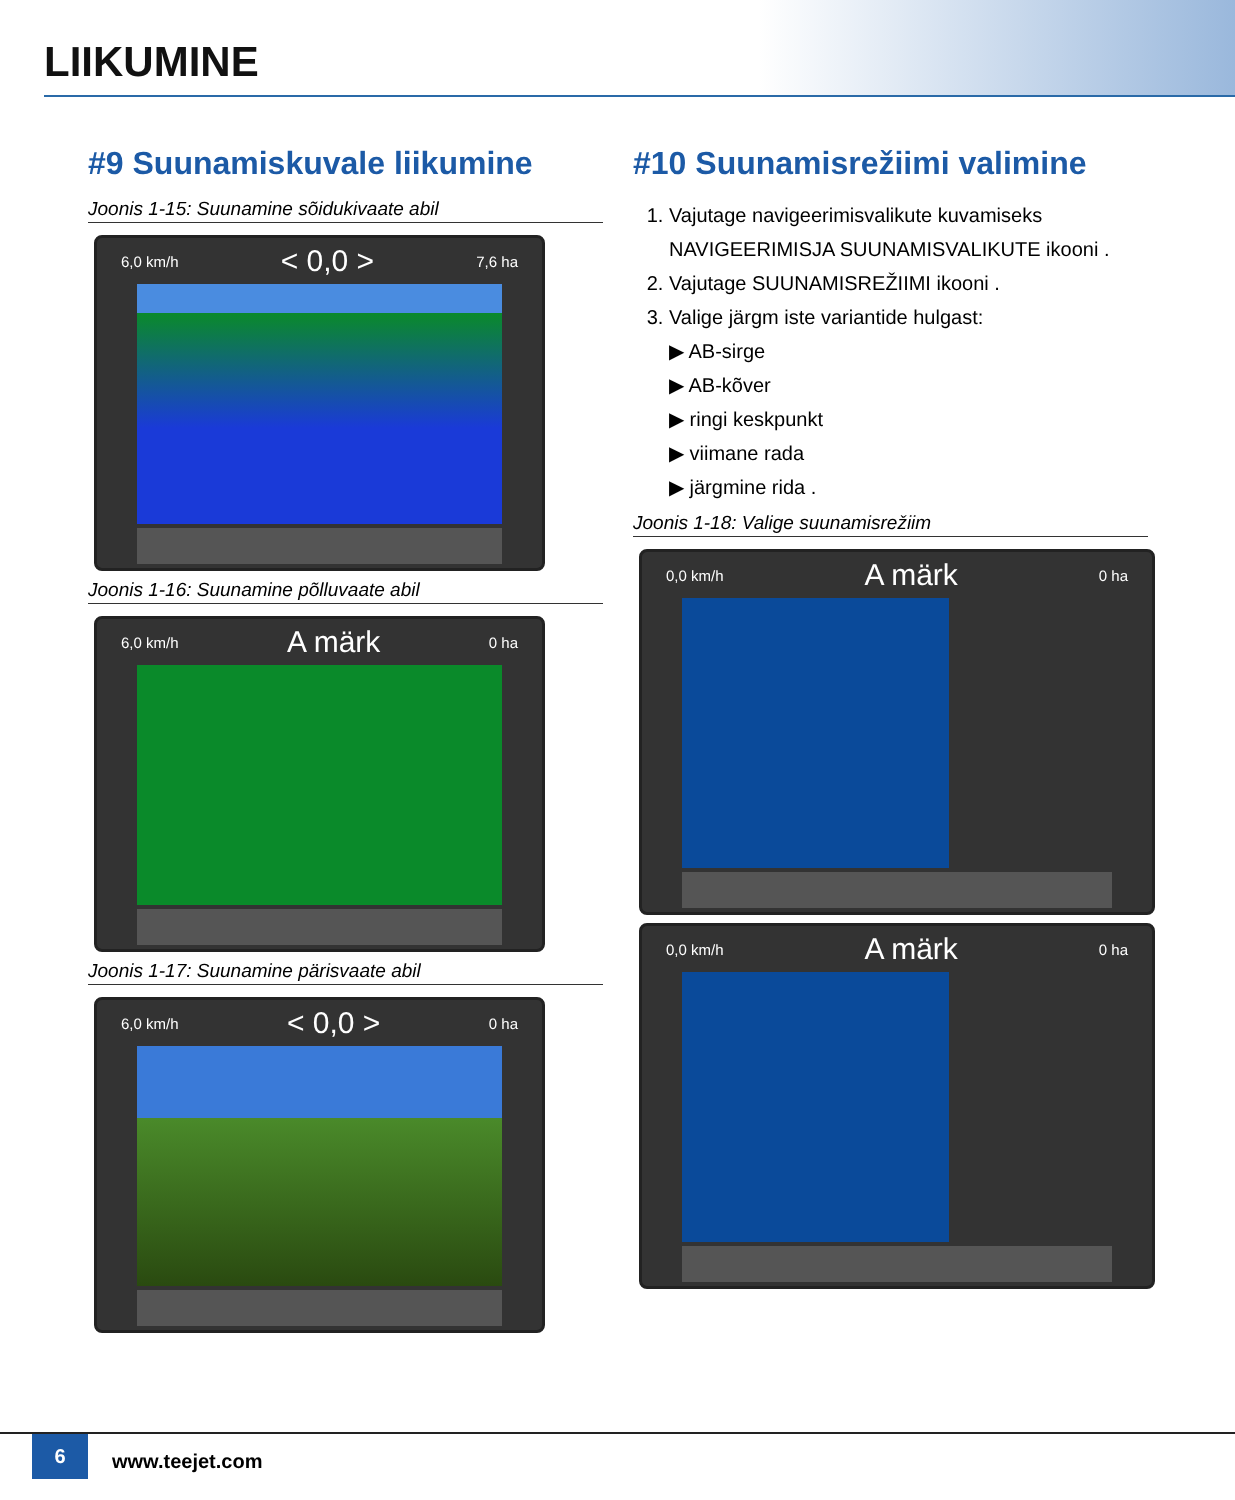LIIKUMINE
#9 Suunamiskuvale liikumine
Joonis 1-15: Suunamine sõidukivaate abil
6,0 km/h < 0,0 > 7,6 ha
Joonis 1-16: Suunamine põlluvaate abil
6,0 km/h A märk 0 ha
Joonis 1-17: Suunamine pärisvaate abil
6,0 km/h < 0,0 > 0 ha
#10 Suunamisrežiimi valimine
1. Vajutage navigeerimisvalikute kuvamiseks NAVIGEERIMISJA SUUNAMISVALIKUTE ikooni .
2. Vajutage SUUNAMISREŽIIMI ikooni .
3. Valige järgm iste variantide hulgast:
▶ AB-sirge
▶ AB-kõver
▶ ringi keskpunkt
▶ viimane rada
▶ järgmine rida .
Joonis 1-18: Valige suunamisrežiim
0,0 km/h A märk 0 ha
0,0 km/h A märk 0 ha
6
www.teejet.com